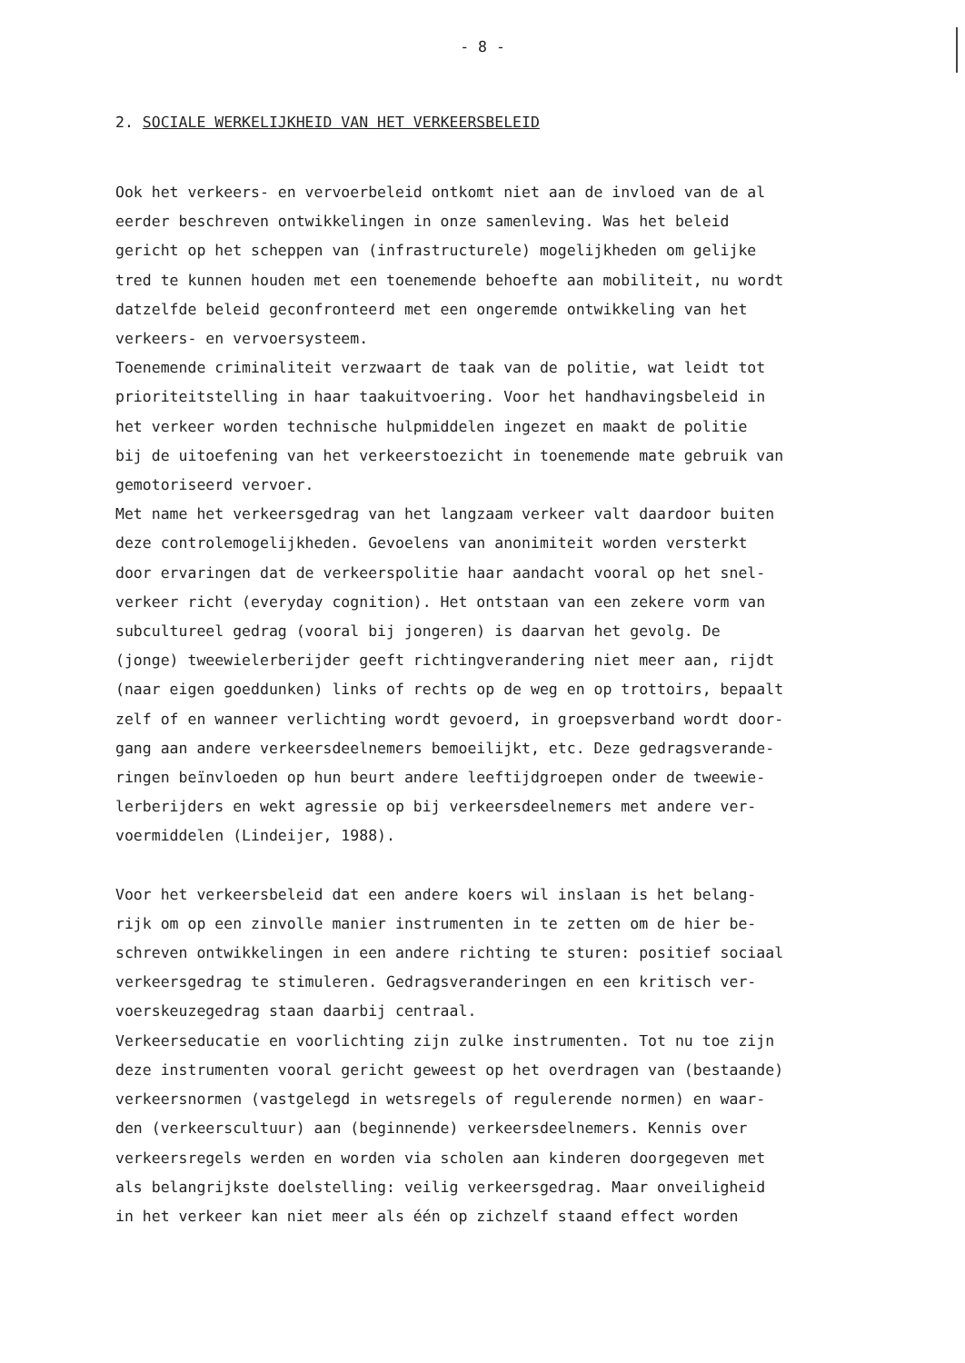- 8 -
2. SOCIALE WERKELIJKHEID VAN HET VERKEERSBELEID
Ook het verkeers- en vervoerbeleid ontkomt niet aan de invloed van de al
eerder beschreven ontwikkelingen in onze samenleving. Was het beleid
gericht op het scheppen van (infrastructurele) mogelijkheden om gelijke
tred te kunnen houden met een toenemende behoefte aan mobiliteit, nu wordt
datzelfde beleid geconfronteerd met een ongeremde ontwikkeling van het
verkeers- en vervoersysteem.
Toenemende criminaliteit verzwaart de taak van de politie, wat leidt tot
prioriteitstelling in haar taakuitvoering. Voor het handhavingsbeleid in
het verkeer worden technische hulpmiddelen ingezet en maakt de politie
bij de uitoefening van het verkeerstoezicht in toenemende mate gebruik van
gemotoriseerd vervoer.
Met name het verkeersgedrag van het langzaam verkeer valt daardoor buiten
deze controlemogelijkheden. Gevoelens van anonimiteit worden versterkt
door ervaringen dat de verkeerspolitie haar aandacht vooral op het snel-
verkeer richt (everyday cognition). Het ontstaan van een zekere vorm van
subcultureel gedrag (vooral bij jongeren) is daarvan het gevolg. De
(jonge) tweewielerberijder geeft richtingverandering niet meer aan, rijdt
(naar eigen goeddunken) links of rechts op de weg en op trottoirs, bepaalt
zelf of en wanneer verlichting wordt gevoerd, in groepsverband wordt door-
gang aan andere verkeersdeelnemers bemoeilijkt, etc. Deze gedragsverande-
ringen beïnvloeden op hun beurt andere leeftijdgroepen onder de tweewie-
lerberijders en wekt agressie op bij verkeersdeelnemers met andere ver-
voermiddelen (Lindeijer, 1988).
Voor het verkeersbeleid dat een andere koers wil inslaan is het belang-
rijk om op een zinvolle manier instrumenten in te zetten om de hier be-
schreven ontwikkelingen in een andere richting te sturen: positief sociaal
verkeersgedrag te stimuleren. Gedragsveranderingen en een kritisch ver-
voerskeuzegedrag staan daarbij centraal.
Verkeerseducatie en voorlichting zijn zulke instrumenten. Tot nu toe zijn
deze instrumenten vooral gericht geweest op het overdragen van (bestaande)
verkeersnormen (vastgelegd in wetsregels of regulerende normen) en waar-
den (verkeerscultuur) aan (beginnende) verkeersdeelnemers. Kennis over
verkeersregels werden en worden via scholen aan kinderen doorgegeven met
als belangrijkste doelstelling: veilig verkeersgedrag. Maar onveiligheid
in het verkeer kan niet meer als één op zichzelf staand effect worden